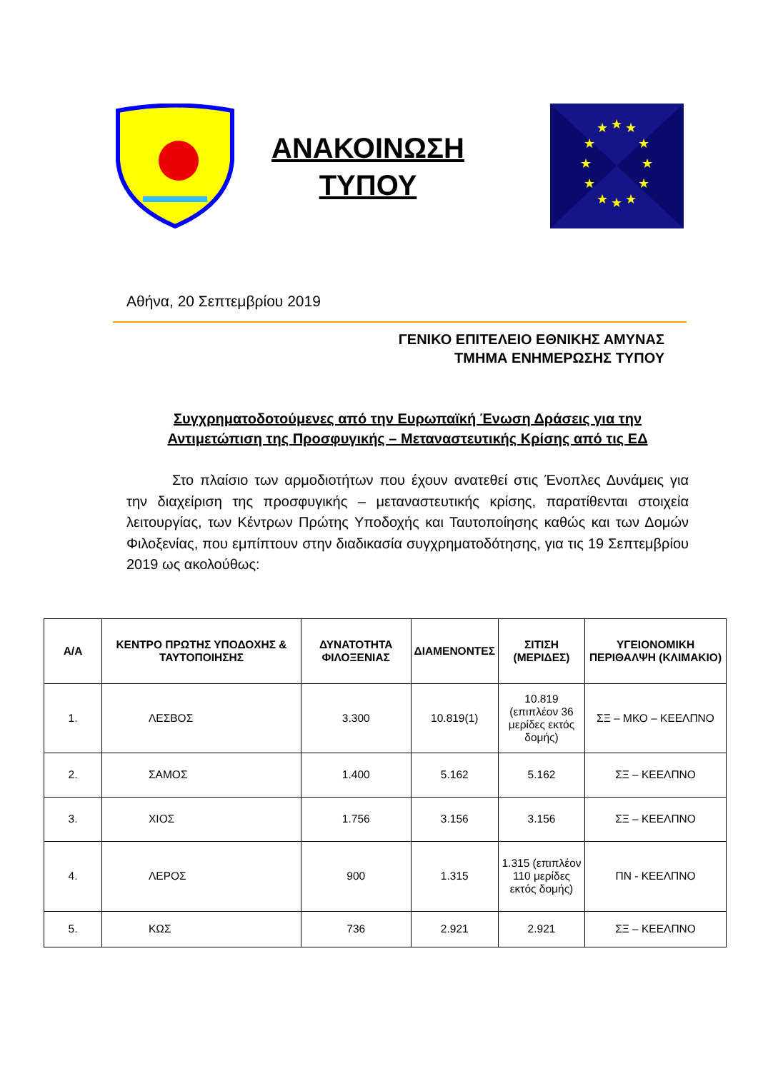ΑΝΑΚΟΙΝΩΣΗ
ΤΥΠΟΥ
★
★
★
★
★
★
★
★
★
★
★
★
Αθήνα, 20 Σεπτεμβρίου 2019
ΓΕΝΙΚΟ ΕΠΙΤΕΛΕΙΟ ΕΘΝΙΚΗΣ ΑΜΥΝΑΣ
ΤΜΗΜΑ ΕΝΗΜΕΡΩΣΗΣ ΤΥΠΟΥ
Συγχρηματοδοτούμενες από την Ευρωπαϊκή Ένωση Δράσεις για την Αντιμετώπιση της Προσφυγικής – Μεταναστευτικής Κρίσης από τις ΕΔ
Στο πλαίσιο των αρμοδιοτήτων που έχουν ανατεθεί στις Ένοπλες Δυνάμεις για την διαχείριση της προσφυγικής – μεταναστευτικής κρίσης, παρατίθενται στοιχεία λειτουργίας, των Κέντρων Πρώτης Υποδοχής και Ταυτοποίησης καθώς και των Δομών Φιλοξενίας, που εμπίπτουν στην διαδικασία συγχρηματοδότησης, για τις 19 Σεπτεμβρίου 2019 ως ακολούθως:
| Α/Α | ΚΕΝΤΡΟ ΠΡΩΤΗΣ ΥΠΟΔΟΧΗΣ & ΤΑΥΤΟΠΟΙΗΣΗΣ | ΔΥΝΑΤΟΤΗΤΑ ΦΙΛΟΞΕΝΙΑΣ | ΔΙΑΜΕΝΟΝΤΕΣ | ΣΙΤΙΣΗ (ΜΕΡΙΔΕΣ) | ΥΓΕΙΟΝΟΜΙΚΗ ΠΕΡΙΘΑΛΨΗ (ΚΛΙΜΑΚΙΟ) |
| --- | --- | --- | --- | --- | --- |
| 1. | ΛΕΣΒΟΣ | 3.300 | 10.819(1) | 10.819 (επιπλέον 36 μερίδες εκτός δομής) | ΣΞ – ΜΚΟ – ΚΕΕΛΠΝΟ |
| 2. | ΣΑΜΟΣ | 1.400 | 5.162 | 5.162 | ΣΞ – ΚΕΕΛΠΝΟ |
| 3. | ΧΙΟΣ | 1.756 | 3.156 | 3.156 | ΣΞ – ΚΕΕΛΠΝΟ |
| 4. | ΛΕΡΟΣ | 900 | 1.315 | 1.315 (επιπλέον 110 μερίδες εκτός δομής) | ΠΝ - ΚΕΕΛΠΝΟ |
| 5. | ΚΩΣ | 736 | 2.921 | 2.921 | ΣΞ – ΚΕΕΛΠΝΟ |